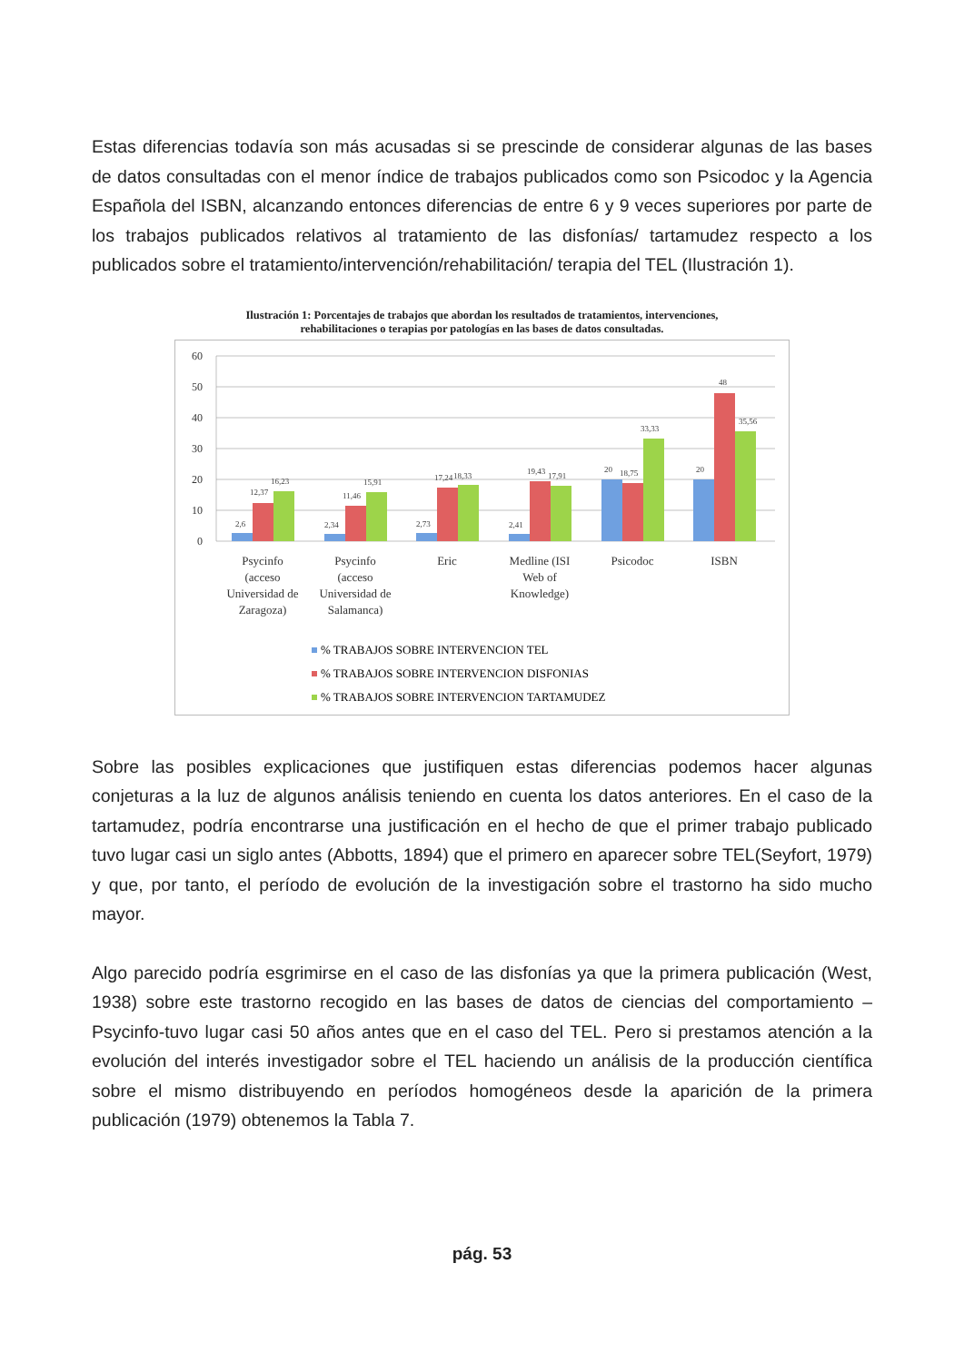Estas diferencias todavía son más acusadas si se prescinde de considerar algunas de las bases de datos consultadas con el menor índice de trabajos publicados como son Psicodoc y la Agencia Española del ISBN, alcanzando entonces diferencias de entre 6 y 9 veces superiores por parte de los trabajos publicados relativos al tratamiento de las disfonías/ tartamudez respecto a los publicados sobre el tratamiento/intervención/rehabilitación/ terapia del TEL (Ilustración 1).
Ilustración 1: Porcentajes de trabajos que abordan los resultados de tratamientos, intervenciones,
rehabilitaciones o terapias por patologías en las bases de datos consultadas.
60
50
40
30
20
10
0
2,6
12,37
16,23
2,34
11,46
15,91
2,73
17,24
18,33
2,41
19,43
17,91
20
18,75
33,33
20
48
35,56
Psycinfo
(acceso
Universidad de
Zaragoza)
Psycinfo
(acceso
Universidad de
Salamanca)
Eric
Medline (ISI
Web of
Knowledge)
Psicodoc
ISBN
% TRABAJOS SOBRE INTERVENCION TEL
% TRABAJOS SOBRE INTERVENCION DISFONIAS
% TRABAJOS SOBRE INTERVENCION TARTAMUDEZ
Sobre las posibles explicaciones que justifiquen estas diferencias podemos hacer algunas conjeturas a la luz de algunos análisis teniendo en cuenta los datos anteriores. En el caso de la tartamudez, podría encontrarse una justificación en el hecho de que el primer trabajo publicado tuvo lugar casi un siglo antes (Abbotts, 1894) que el primero en aparecer sobre TEL(Seyfort, 1979) y que, por tanto, el período de evolución de la investigación sobre el trastorno ha sido mucho mayor.
Algo parecido podría esgrimirse en el caso de las disfonías ya que la primera publicación (West, 1938) sobre este trastorno recogido en las bases de datos de ciencias del comportamiento –Psycinfo-tuvo lugar casi 50 años antes que en el caso del TEL. Pero si prestamos atención a la evolución del interés investigador sobre el TEL haciendo un análisis de la producción científica sobre el mismo distribuyendo en períodos homogéneos desde la aparición de la primera publicación (1979) obtenemos la Tabla 7.
pág. 53